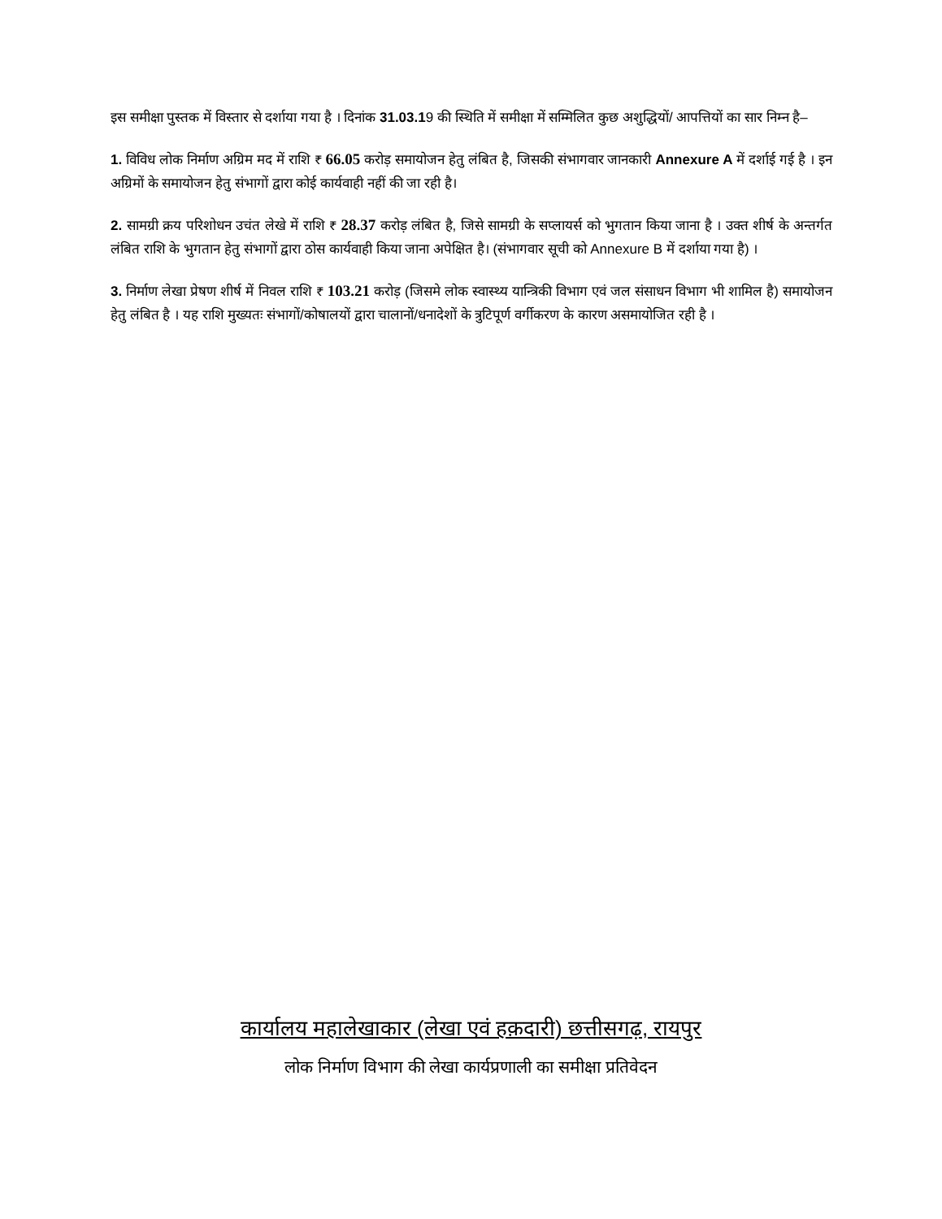इस समीक्षा पुस्तक में विस्तार से दर्शाया गया है । दिनांक 31.03.19 की स्थिति में समीक्षा में सम्मिलित कुछ अशुद्धियों/ आपत्तियों का सार निम्न है–
1. विविध लोक निर्माण अग्रिम मद में राशि ₹ 66.05 करोड़ समायोजन हेतु लंबित है, जिसकी संभागवार जानकारी Annexure A में दर्शाई गई है । इन अग्रिमों के समायोजन हेतु संभागों द्वारा कोई कार्यवाही नहीं की जा रही है।
2. सामग्री क्रय परिशोधन उचंत लेखे में राशि ₹ 28.37 करोड़ लंबित है, जिसे सामग्री के सप्लायर्स को भुगतान किया जाना है । उक्त शीर्ष के अन्तर्गत लंबित राशि के भुगतान हेतु संभागों द्वारा ठोस कार्यवाही किया जाना अपेक्षित है। (संभागवार सूची को Annexure B में दर्शाया गया है) ।
3. निर्माण लेखा प्रेषण शीर्ष में निवल राशि ₹ 103.21 करोड़ (जिसमे लोक स्वास्थ्य यान्त्रिकी विभाग एवं जल संसाधन विभाग भी शामिल है) समायोजन हेतु लंबित है । यह राशि मुख्यतः संभागों/कोषालयों द्वारा चालानों/धनादेशों के त्रुटिपूर्ण वर्गीकरण के कारण असमायोजित रही है ।
कार्यालय महालेखाकार (लेखा एवं हक़दारी) छत्तीसगढ़, रायपुर
लोक निर्माण विभाग की लेखा कार्यप्रणाली का समीक्षा प्रतिवेदन